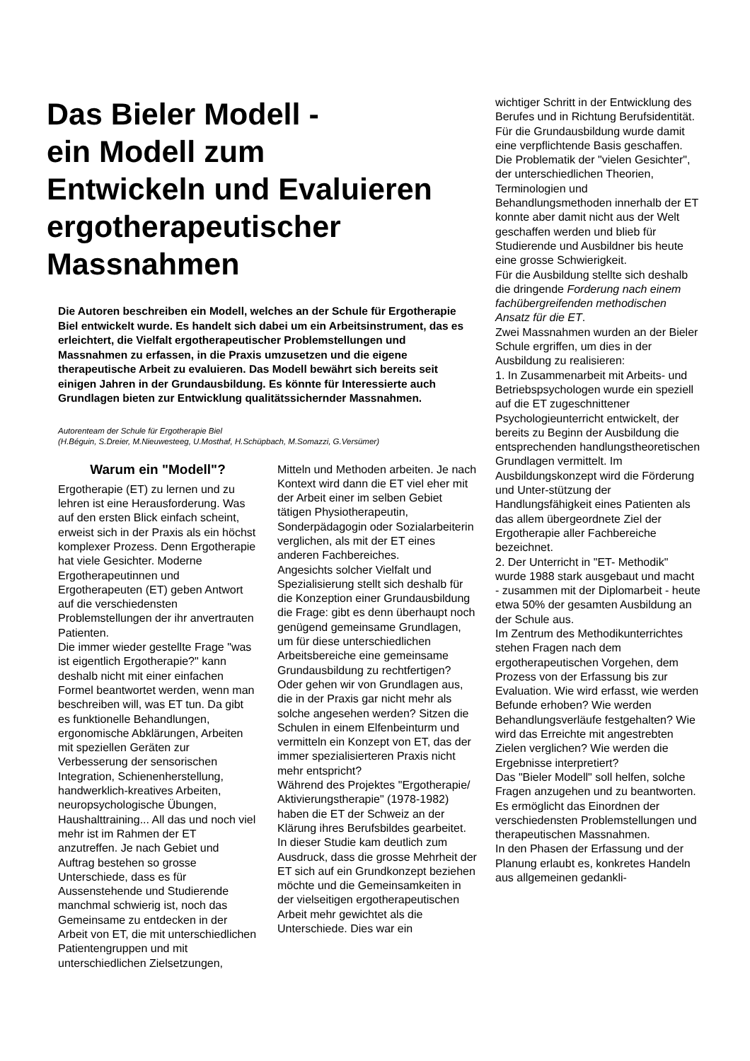Das Bieler Modell -
ein Modell zum
Entwickeln und Evaluieren
ergotherapeutischer
Massnahmen
Die Autoren beschreiben ein Modell, welches an der Schule für Ergotherapie Biel entwickelt wurde. Es handelt sich dabei um ein Arbeitsinstrument, das es erleichtert, die Vielfalt ergotherapeutischer Problemstellungen und Massnahmen zu erfassen, in die Praxis umzusetzen und die eigene therapeutische Arbeit zu evaluieren. Das Modell bewährt sich bereits seit einigen Jahren in der Grundausbildung. Es könnte für Interessierte auch Grundlagen bieten zur Entwicklung qualitätssichernder Massnahmen.
Autorenteam der Schule für Ergotherapie Biel
(H.Béguin, S.Dreier, M.Nieuwesteeg, U.Mosthaf, H.Schüpbach, M.Somazzi, G.Versümer)
Warum ein "Modell"?
Ergotherapie (ET) zu lernen und zu lehren ist eine Herausforderung. Was auf den ersten Blick einfach scheint, erweist sich in der Praxis als ein höchst komplexer Prozess. Denn Ergotherapie hat viele Gesichter. Moderne Ergotherapeutinnen und Ergotherapeuten (ET) geben Antwort auf die verschiedensten Problemstellungen der ihr anvertrauten Patienten.
Die immer wieder gestellte Frage "was ist eigentlich Ergotherapie?" kann deshalb nicht mit einer einfachen Formel beantwortet werden, wenn man beschreiben will, was ET tun. Da gibt es funktionelle Behandlungen, ergonomische Abklärungen, Arbeiten mit speziellen Geräten zur Verbesserung der sensorischen Integration, Schienenherstellung, handwerklich-kreatives Arbeiten, neuropsychologische Übungen, Haushalttraining... All das und noch viel mehr ist im Rahmen der ET anzutreffen. Je nach Gebiet und Auftrag bestehen so grosse Unterschiede, dass es für Aussenstehende und Studierende manchmal schwierig ist, noch das Gemeinsame zu entdecken in der Arbeit von ET, die mit unterschiedlichen Patientengruppen und mit unterschiedlichen Zielsetzungen,
Mitteln und Methoden arbeiten. Je nach Kontext wird dann die ET viel eher mit der Arbeit einer im selben Gebiet tätigen Physiotherapeutin, Sonderpädagogin oder Sozialarbeiterin verglichen, als mit der ET eines anderen Fachbereiches.
Angesichts solcher Vielfalt und Spezialisierung stellt sich deshalb für die Konzeption einer Grundausbildung die Frage: gibt es denn überhaupt noch genügend gemeinsame Grundlagen, um für diese unterschiedlichen Arbeitsbereiche eine gemeinsame Grundausbildung zu rechtfertigen? Oder gehen wir von Grundlagen aus, die in der Praxis gar nicht mehr als solche angesehen werden? Sitzen die Schulen in einem Elfenbeinturm und vermitteln ein Konzept von ET, das der immer spezialisierteren Praxis nicht mehr entspricht?
Während des Projektes "Ergotherapie/ Aktivierungstherapie" (1978-1982) haben die ET der Schweiz an der Klärung ihres Berufsbildes gearbeitet. In dieser Studie kam deutlich zum Ausdruck, dass die grosse Mehrheit der ET sich auf ein Grundkonzept beziehen möchte und die Gemeinsamkeiten in der vielseitigen ergotherapeutischen Arbeit mehr gewichtet als die Unterschiede. Dies war ein
wichtiger Schritt in der Entwicklung des Berufes und in Richtung Berufsidentität.
Für die Grundausbildung wurde damit eine verpflichtende Basis geschaffen. Die Problematik der "vielen Gesichter", der unterschiedlichen Theorien, Terminologien und Behandlungsmethoden innerhalb der ET konnte aber damit nicht aus der Welt geschaffen werden und blieb für Studierende und Ausbildner bis heute eine grosse Schwierigkeit.
Für die Ausbildung stellte sich deshalb die dringende Forderung nach einem fachübergreifenden methodischen Ansatz für die ET.
Zwei Massnahmen wurden an der Bieler Schule ergriffen, um dies in der Ausbildung zu realisieren:
1. In Zusammenarbeit mit Arbeits- und Betriebspsychologen wurde ein speziell auf die ET zugeschnittener Psychologieunterricht entwickelt, der bereits zu Beginn der Ausbildung die entsprechenden handlungstheoretischen Grundlagen vermittelt. Im Ausbildungskonzept wird die Förderung und Unter-stützung der Handlungsfähigkeit eines Patienten als das allem übergeordnete Ziel der Ergotherapie aller Fachbereiche bezeichnet.
2. Der Unterricht in "ET- Methodik" wurde 1988 stark ausgebaut und macht - zusammen mit der Diplomarbeit - heute etwa 50% der gesamten Ausbildung an der Schule aus.
Im Zentrum des Methodikunterrichtes stehen Fragen nach dem ergotherapeutischen Vorgehen, dem Prozess von der Erfassung bis zur Evaluation. Wie wird erfasst, wie werden Befunde erhoben? Wie werden Behandlungsverläufe festgehalten? Wie wird das Erreichte mit angestrebten Zielen verglichen? Wie werden die Ergebnisse interpretiert?
Das "Bieler Modell" soll helfen, solche Fragen anzugehen und zu beantworten. Es ermöglicht das Einordnen der verschiedensten Problemstellungen und therapeutischen Massnahmen.
In den Phasen der Erfassung und der Planung erlaubt es, konkretes Handeln aus allgemeinen gedankli-